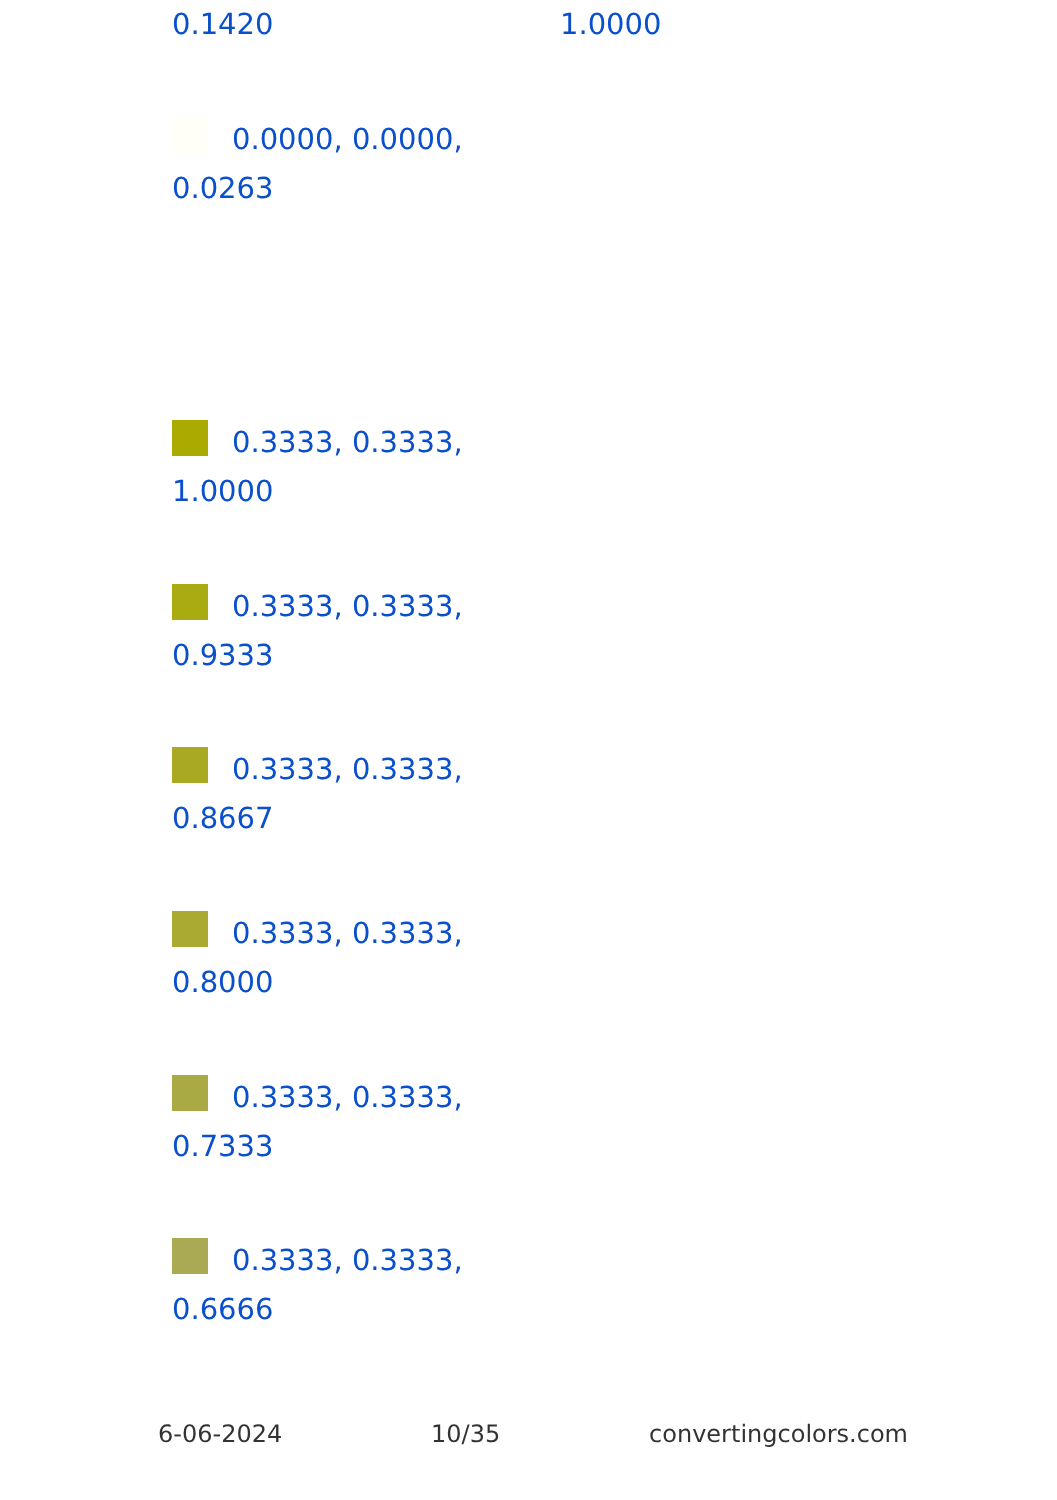0.1420 1.0000
0.0000, 0.0000, 0.0263
0.3333, 0.3333, 1.0000
0.3333, 0.3333, 0.9333
0.3333, 0.3333, 0.8667
0.3333, 0.3333, 0.8000
0.3333, 0.3333, 0.7333
0.3333, 0.3333, 0.6666
6-06-2024 10/35 convertingcolors.com